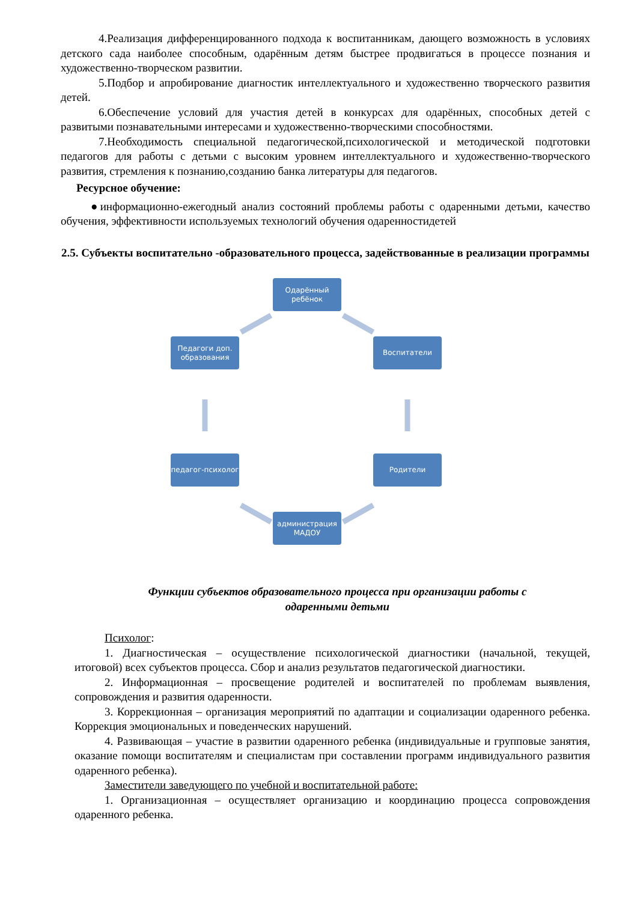4.Реализация дифференцированного подхода к воспитанникам, дающего возможность в условиях детского сада наиболее способным, одарённым детям быстрее продвигаться в процессе познания и художественно-творческом развитии.
5.Подбор и апробирование диагностик интеллектуального и художественно творческого развития детей.
6.Обеспечение условий для участия детей в конкурсах для одарённых, способных детей с развитыми познавательными интересами и художественно-творческими способностями.
7.Необходимость специальной педагогической,психологической и методической подготовки педагогов для работы с детьми с высоким уровнем интеллектуального и художественно-творческого развития, стремления к познанию,созданию банка литературы для педагогов.
Ресурсное обучение:
●информационно-ежегодный анализ состояний проблемы работы с одаренными детьми, качество обучения, эффективности используемых технологий обучения одаренностидетей
2.5. Субъекты воспитательно -образовательного процесса, задействованные в реализации программы
Одарённый ребёнок
Педагоги доп. образования
Воспитатели
педагог-психолог
Родители
администрация МАДОУ
Функции субъектов образовательного процесса при организации работы с
одаренными детьми
Психолог:
1. Диагностическая – осуществление психологической диагностики (начальной, текущей, итоговой) всех субъектов процесса. Сбор и анализ результатов педагогической диагностики.
2. Информационная – просвещение родителей и воспитателей по проблемам выявления, сопровождения и развития одаренности.
3. Коррекционная – организация мероприятий по адаптации и социализации одаренного ребенка. Коррекция эмоциональных и поведенческих нарушений.
4. Развивающая – участие в развитии одаренного ребенка (индивидуальные и групповые занятия, оказание помощи воспитателям и специалистам при составлении программ индивидуального развития одаренного ребенка).
Заместители заведующего по учебной и воспитательной работе:
1. Организационная – осуществляет организацию и координацию процесса сопровождения одаренного ребенка.